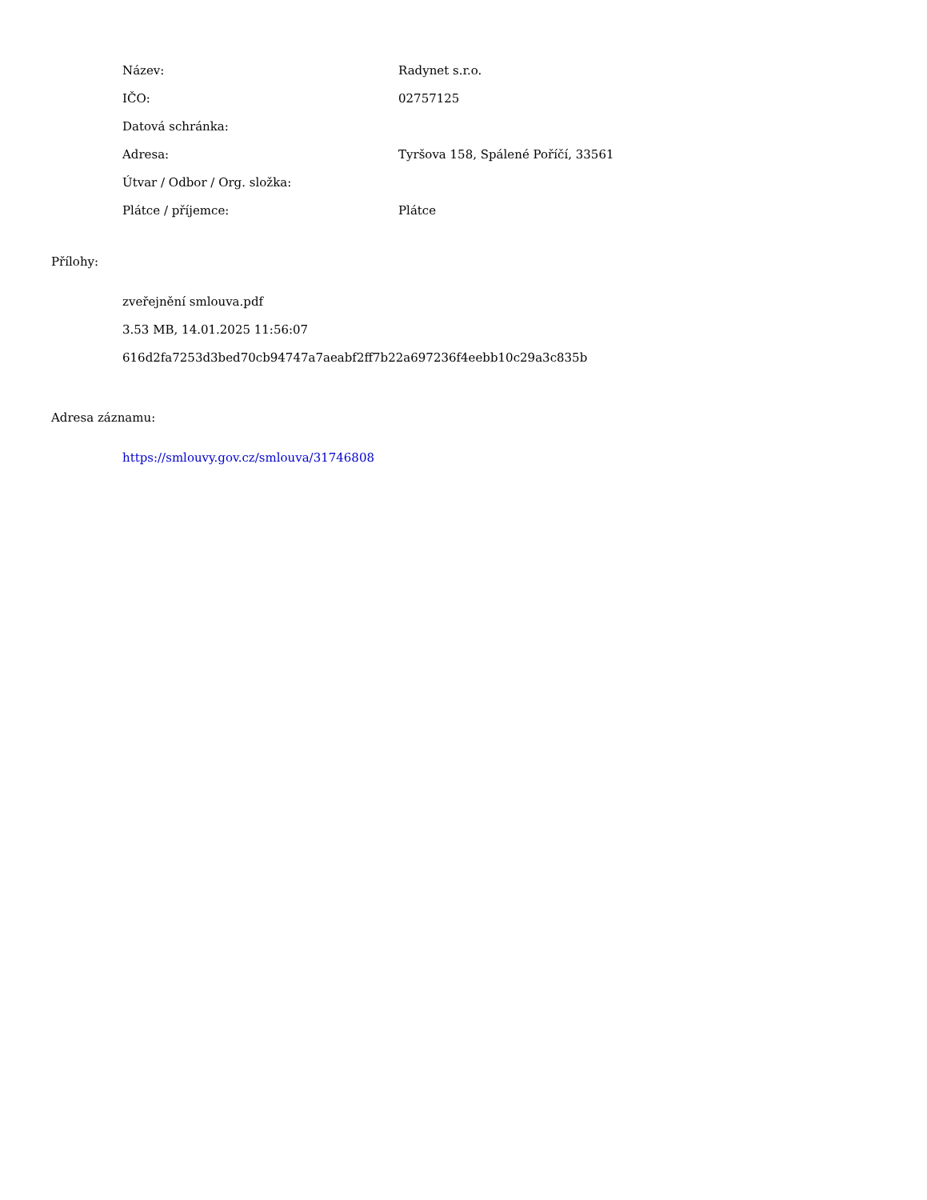| Název: | Radynet s.r.o. |
| IČO: | 02757125 |
| Datová schránka: | |
| Adresa: | Tyršova 158, Spálené Poříčí, 33561 |
| Útvar / Odbor / Org. složka: | |
| Plátce / příjemce: | Plátce |
Přílohy:
zveřejnění smlouva.pdf
3.53 MB, 14.01.2025 11:56:07
616d2fa7253d3bed70cb94747a7aeabf2ff7b22a697236f4eebb10c29a3c835b
Adresa záznamu:
https://smlouvy.gov.cz/smlouva/31746808